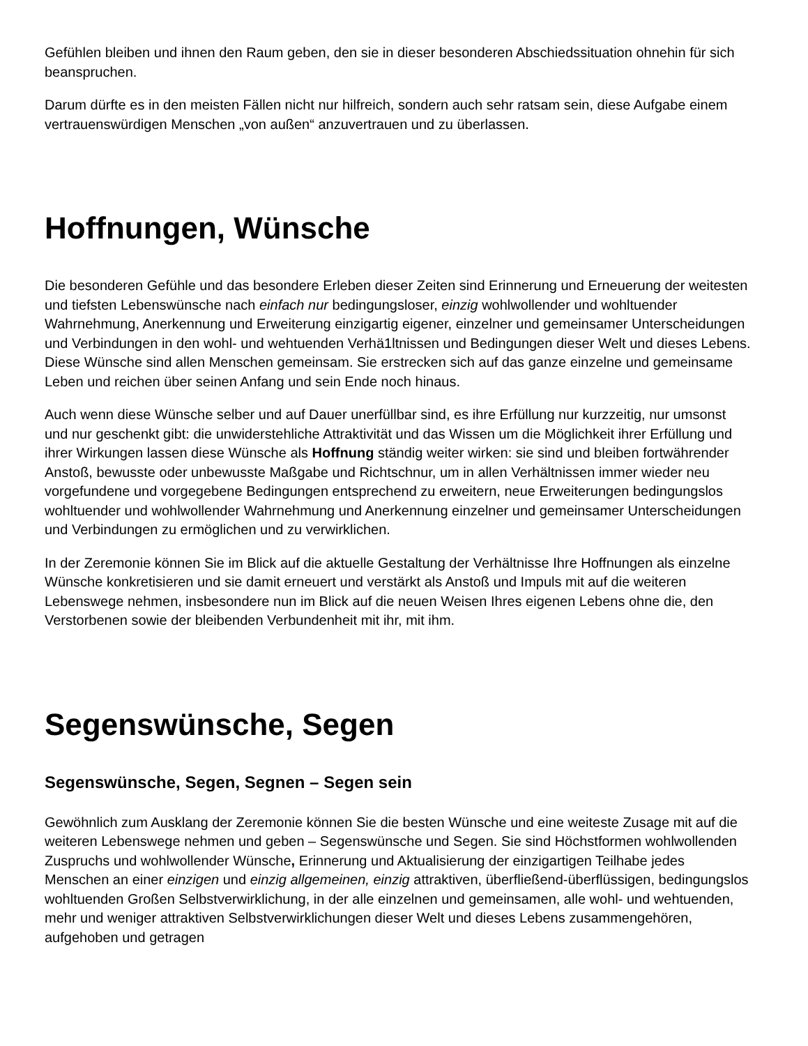Gefühlen bleiben und ihnen den Raum geben, den sie in dieser besonderen Abschiedssituation ohnehin für sich beanspruchen.
Darum dürfte es in den meisten Fällen nicht nur hilfreich, sondern auch sehr ratsam sein, diese Aufgabe einem vertrauenswürdigen Menschen „von außen“ anzuvertrauen und zu überlassen.
Hoffnungen, Wünsche
Die besonderen Gefühle und das besondere Erleben dieser Zeiten sind Erinnerung und Erneuerung der weitesten und tiefsten Lebenswünsche nach einfach nur bedingungsloser, einzig wohlwollender und wohltuender Wahrnehmung, Anerkennung und Erweiterung einzigartig eigener, einzelner und gemeinsamer Unterscheidungen und Verbindungen in den wohl- und wehtuenden Verhä1ltnissen und Bedingungen dieser Welt und dieses Lebens. Diese Wünsche sind allen Menschen gemeinsam. Sie erstrecken sich auf das ganze einzelne und gemeinsame Leben und reichen über seinen Anfang und sein Ende noch hinaus.
Auch wenn diese Wünsche selber und auf Dauer unerfüllbar sind, es ihre Erfüllung nur kurzzeitig, nur umsonst und nur geschenkt gibt: die unwiderstehliche Attraktivität und das Wissen um die Möglichkeit ihrer Erfüllung und ihrer Wirkungen lassen diese Wünsche als Hoffnung ständig weiter wirken: sie sind und bleiben fortwährender Anstoß, bewusste oder unbewusste Maßgabe und Richtschnur, um in allen Verhältnissen immer wieder neu vorgefundene und vorgegebene Bedingungen entsprechend zu erweitern, neue Erweiterungen bedingungslos wohltuender und wohlwollender Wahrnehmung und Anerkennung einzelner und gemeinsamer Unterscheidungen und Verbindungen zu ermöglichen und zu verwirklichen.
In der Zeremonie können Sie im Blick auf die aktuelle Gestaltung der Verhältnisse Ihre Hoffnungen als einzelne Wünsche konkretisieren und sie damit erneuert und verstärkt als Anstoß und Impuls mit auf die weiteren Lebenswege nehmen, insbesondere nun im Blick auf die neuen Weisen Ihres eigenen Lebens ohne die, den Verstorbenen sowie der bleibenden Verbundenheit mit ihr, mit ihm.
Segenswünsche, Segen
Segenswünsche, Segen, Segnen – Segen sein
Gewöhnlich zum Ausklang der Zeremonie können Sie die besten Wünsche und eine weiteste Zusage mit auf die weiteren Lebenswege nehmen und geben – Segenswünsche und Segen. Sie sind Höchstformen wohlwollenden Zuspruchs und wohlwollender Wünsche, Erinnerung und Aktualisierung der einzigartigen Teilhabe jedes Menschen an einer einzigen und einzig allgemeinen, einzig attraktiven, überfließend-überflüssigen, bedingungslos wohltuenden Großen Selbstverwirklichung, in der alle einzelnen und gemeinsamen, alle wohl- und wehtuenden, mehr und weniger attraktiven Selbstverwirklichungen dieser Welt und dieses Lebens zusammengehören, aufgehoben und getragen